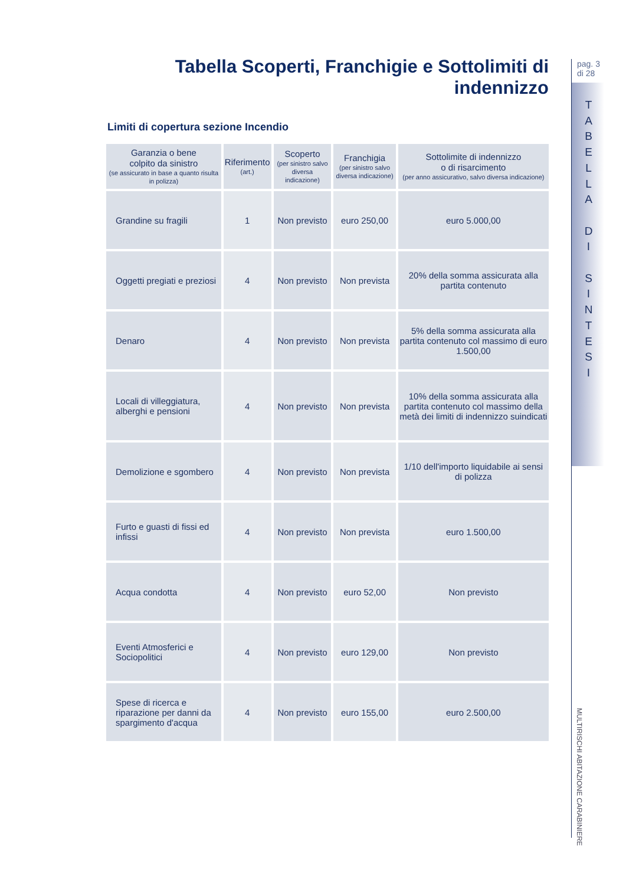Tabella Scoperti, Franchigie e Sottolimiti di indennizzo
Limiti di copertura sezione Incendio
| Garanzia o bene colpito da sinistro (se assicurato in base a quanto risulta in polizza) | Riferimento (art.) | Scoperto (per sinistro salvo diversa indicazione) | Franchigia (per sinistro salvo diversa indicazione) | Sottolimite di indennizzo o di risarcimento (per anno assicurativo, salvo diversa indicazione) |
| --- | --- | --- | --- | --- |
| Grandine su fragili | 1 | Non previsto | euro 250,00 | euro 5.000,00 |
| Oggetti pregiati e preziosi | 4 | Non previsto | Non prevista | 20% della somma assicurata alla partita contenuto |
| Denaro | 4 | Non previsto | Non prevista | 5% della somma assicurata alla partita contenuto col massimo di euro 1.500,00 |
| Locali di villeggiatura, alberghi e pensioni | 4 | Non previsto | Non prevista | 10% della somma assicurata alla partita contenuto col massimo della metà dei limiti di indennizzo suindicati |
| Demolizione e sgombero | 4 | Non previsto | Non prevista | 1/10 dell'importo liquidabile ai sensi di polizza |
| Furto e guasti di fissi ed infissi | 4 | Non previsto | Non prevista | euro 1.500,00 |
| Acqua condotta | 4 | Non previsto | euro 52,00 | Non previsto |
| Eventi Atmosferici e Sociopolitici | 4 | Non previsto | euro 129,00 | Non previsto |
| Spese di ricerca e riparazione per danni da spargimento d'acqua | 4 | Non previsto | euro 155,00 | euro 2.500,00 |
pag. 3
di 28
T
A
B
E
L
L
A
D
I
S
I
N
T
E
S
I
MULTIRISCHI ABITAZIONE CARABINIERE